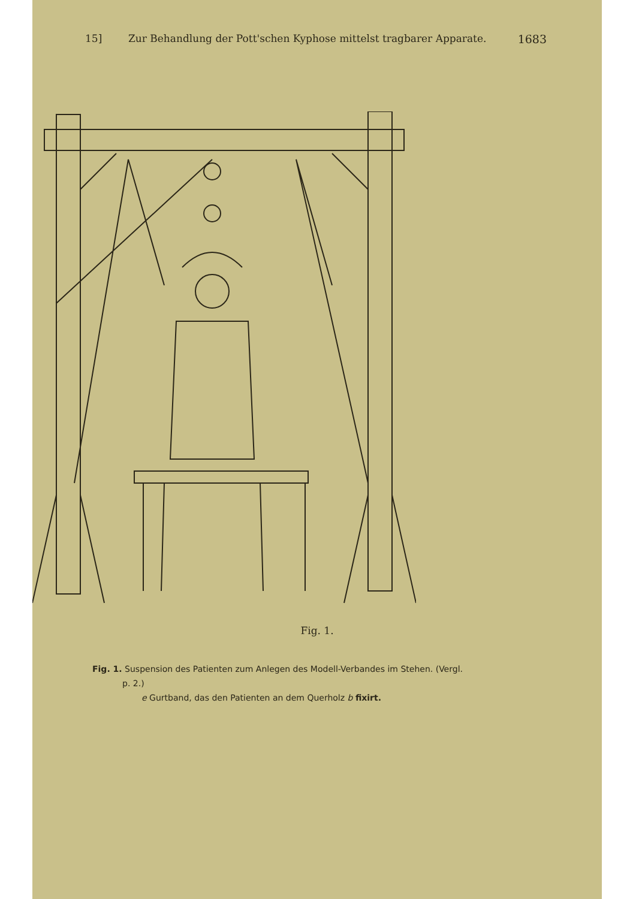15] Zur Behandlung der Pott'schen Kyphose mittelst tragbarer Apparate. 1683
Fig. 1.
Fig. 1. Suspension des Patienten zum Anlegen des Modell-Verbandes im Stehen. (Vergl.
p. 2.)
e Gurtband, das den Patienten an dem Querholz b fixirt.